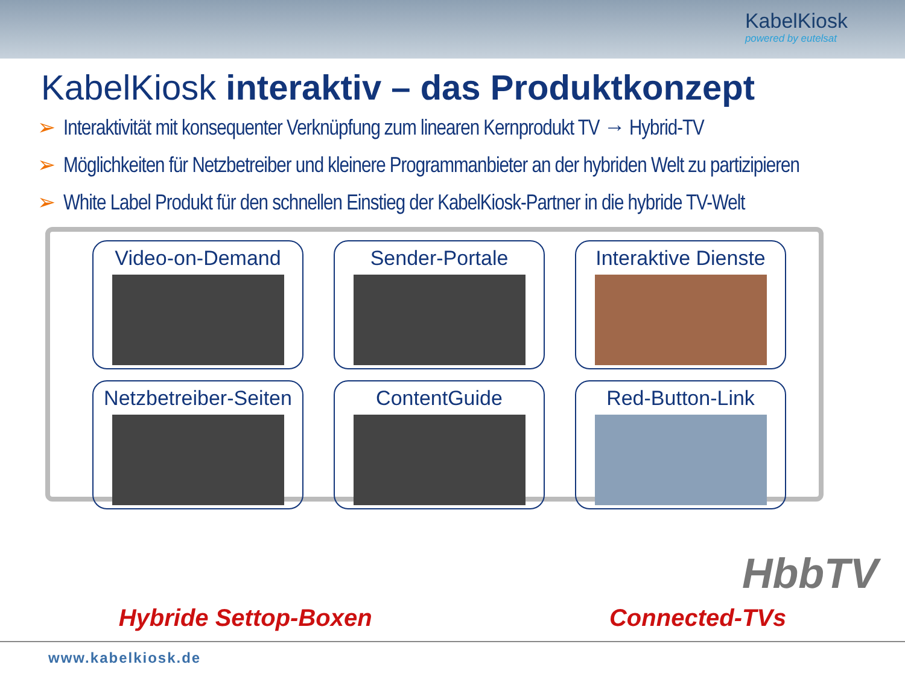KabelKiosk
powered by eutelsat
KabelKiosk interaktiv – das Produktkonzept
➢ Interaktivität mit konsequenter Verknüpfung zum linearen Kernprodukt TV → Hybrid-TV
➢ Möglichkeiten für Netzbetreiber und kleinere Programmanbieter an der hybriden Welt zu partizipieren
➢ White Label Produkt für den schnellen Einstieg der KabelKiosk-Partner in die hybride TV-Welt
Video-on-Demand
Sender-Portale
Interaktive Dienste
Netzbetreiber-Seiten
ContentGuide
Red-Button-Link
HbbTV
Hybride Settop-Boxen Connected-TVs
www.kabelkiosk.de